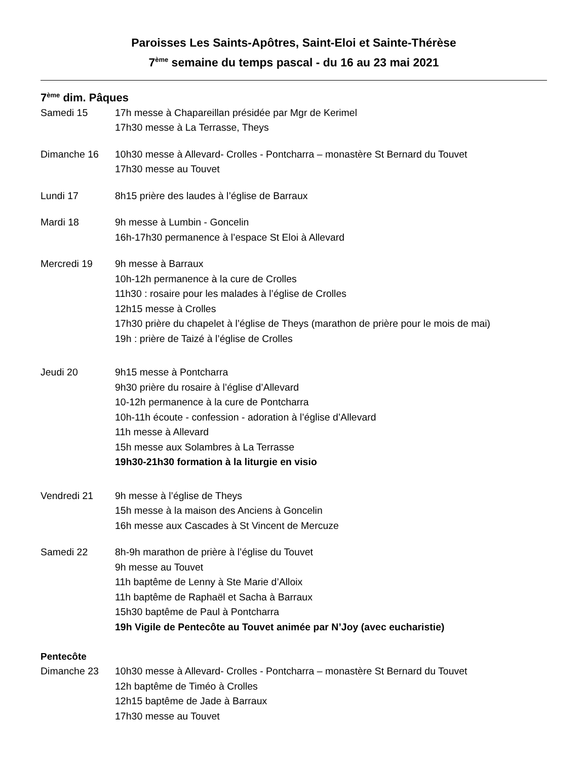Paroisses Les Saints-Apôtres, Saint-Eloi et Sainte-Thérèse
7<sup>ème</sup> semaine du temps pascal - du 16 au 23 mai 2021
7<sup>ème</sup> dim. Pâques
Samedi 15 17h messe à Chapareillan présidée par Mgr de Kerimel
17h30 messe à La Terrasse, Theys
Dimanche 16 10h30 messe à Allevard- Crolles - Pontcharra – monastère St Bernard du Touvet
17h30 messe au Touvet
Lundi 17 8h15 prière des laudes à l’église de Barraux
Mardi 18 9h messe à Lumbin - Goncelin
16h-17h30 permanence à l’espace St Eloi à Allevard
Mercredi 19 9h messe à Barraux
10h-12h permanence à la cure de Crolles
11h30 : rosaire pour les malades à l’église de Crolles
12h15 messe à Crolles
17h30 prière du chapelet à l’église de Theys (marathon de prière pour le mois de mai)
19h : prière de Taizé à l’église de Crolles
Jeudi 20 9h15 messe à Pontcharra
9h30 prière du rosaire à l’église d’Allevard
10-12h permanence à la cure de Pontcharra
10h-11h écoute - confession - adoration à l’église d’Allevard
11h messe à Allevard
15h messe aux Solambres à La Terrasse
19h30-21h30 formation à la liturgie en visio
Vendredi 21 9h messe à l’église de Theys
15h messe à la maison des Anciens à Goncelin
16h messe aux Cascades à St Vincent de Mercuze
Samedi 22 8h-9h marathon de prière à l’église du Touvet
9h messe au Touvet
11h baptême de Lenny à Ste Marie d’Alloix
11h baptême de Raphaël et Sacha à Barraux
15h30 baptême de Paul à Pontcharra
19h Vigile de Pentecôte au Touvet animée par N’Joy (avec eucharistie)
Pentecôte
Dimanche 23 10h30 messe à Allevard- Crolles - Pontcharra – monastère St Bernard du Touvet
12h baptême de Timéo à Crolles
12h15 baptême de Jade à Barraux
17h30 messe au Touvet